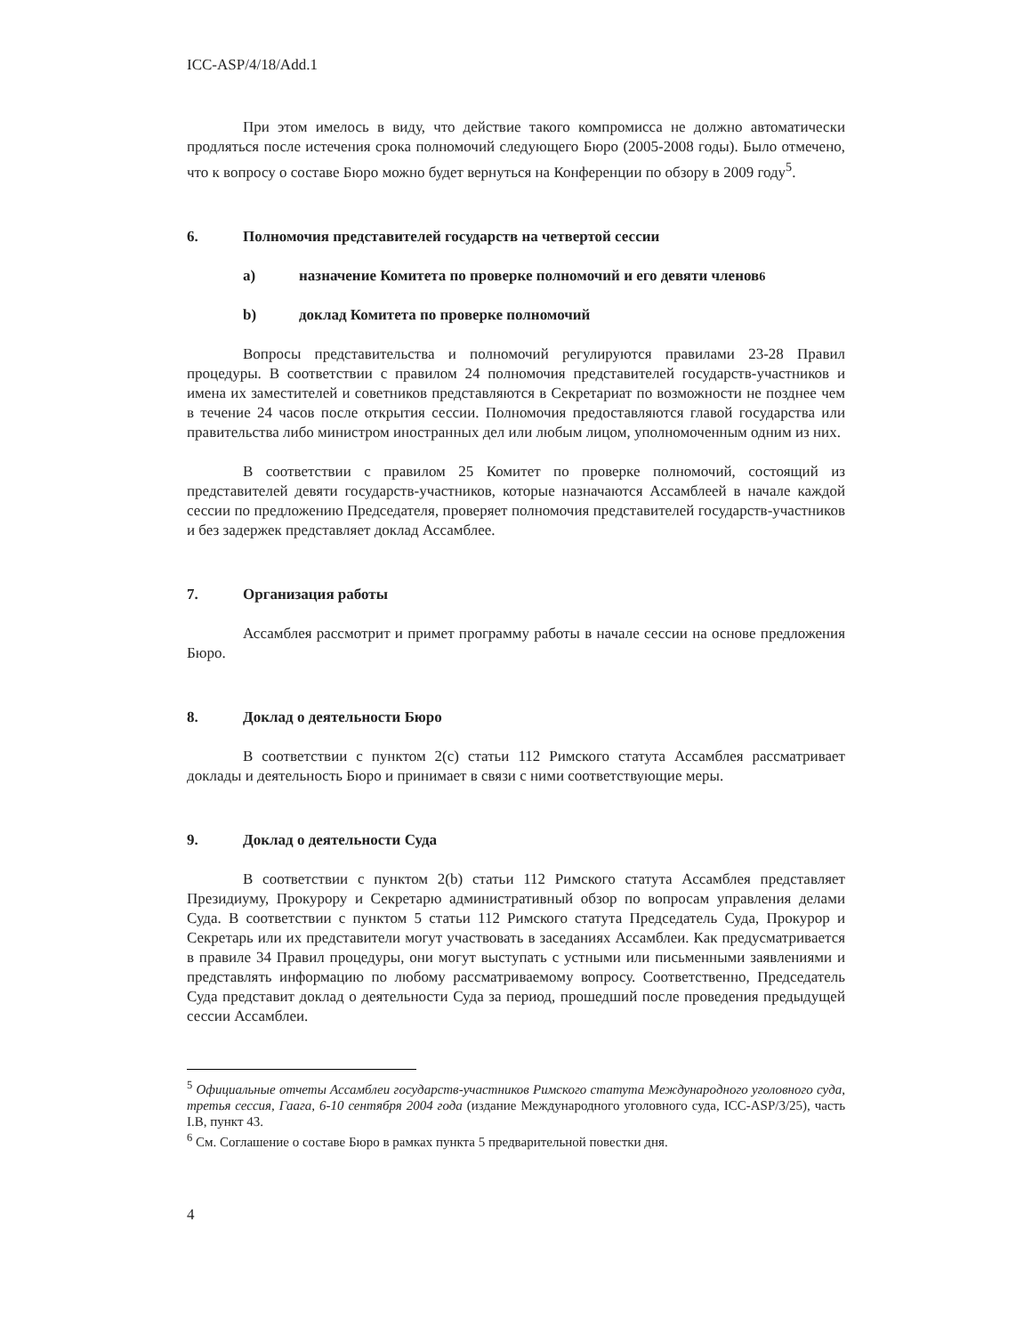ICC-ASP/4/18/Add.1
При этом имелось в виду, что действие такого компромисса не должно автоматически продляться после истечения срока полномочий следующего Бюро (2005-2008 годы). Было отмечено, что к вопросу о составе Бюро можно будет вернуться на Конференции по обзору в 2009 году<sup>5</sup>.
6. Полномочия представителей государств на четвертой сессии
a) назначение Комитета по проверке полномочий и его девяти членов<sup>6</sup>
b) доклад Комитета по проверке полномочий
Вопросы представительства и полномочий регулируются правилами 23-28 Правил процедуры. В соответствии с правилом 24 полномочия представителей государств-участников и имена их заместителей и советников представляются в Секретариат по возможности не позднее чем в течение 24 часов после открытия сессии. Полномочия предоставляются главой государства или правительства либо министром иностранных дел или любым лицом, уполномоченным одним из них.
В соответствии с правилом 25 Комитет по проверке полномочий, состоящий из представителей девяти государств-участников, которые назначаются Ассамблеей в начале каждой сессии по предложению Председателя, проверяет полномочия представителей государств-участников и без задержек представляет доклад Ассамблее.
7. Организация работы
Ассамблея рассмотрит и примет программу работы в начале сессии на основе предложения Бюро.
8. Доклад о деятельности Бюро
В соответствии с пунктом 2(c) статьи 112 Римского статута Ассамблея рассматривает доклады и деятельность Бюро и принимает в связи с ними соответствующие меры.
9. Доклад о деятельности Суда
В соответствии с пунктом 2(b) статьи 112 Римского статута Ассамблея представляет Президиуму, Прокурору и Секретарю административный обзор по вопросам управления делами Суда. В соответствии с пунктом 5 статьи 112 Римского статута Председатель Суда, Прокурор и Секретарь или их представители могут участвовать в заседаниях Ассамблеи. Как предусматривается в правиле 34 Правил процедуры, они могут выступать с устными или письменными заявлениями и представлять информацию по любому рассматриваемому вопросу. Соответственно, Председатель Суда представит доклад о деятельности Суда за период, прошедший после проведения предыдущей сессии Ассамблеи.
<sup>5</sup> Официальные отчеты Ассамблеи государств-участников Римского статута Международного уголовного суда, третья сессия, Гаага, 6-10 сентября 2004 года (издание Международного уголовного суда, ICC-ASP/3/25), часть I.B, пункт 43.
<sup>6</sup> См. Соглашение о составе Бюро в рамках пункта 5 предварительной повестки дня.
4